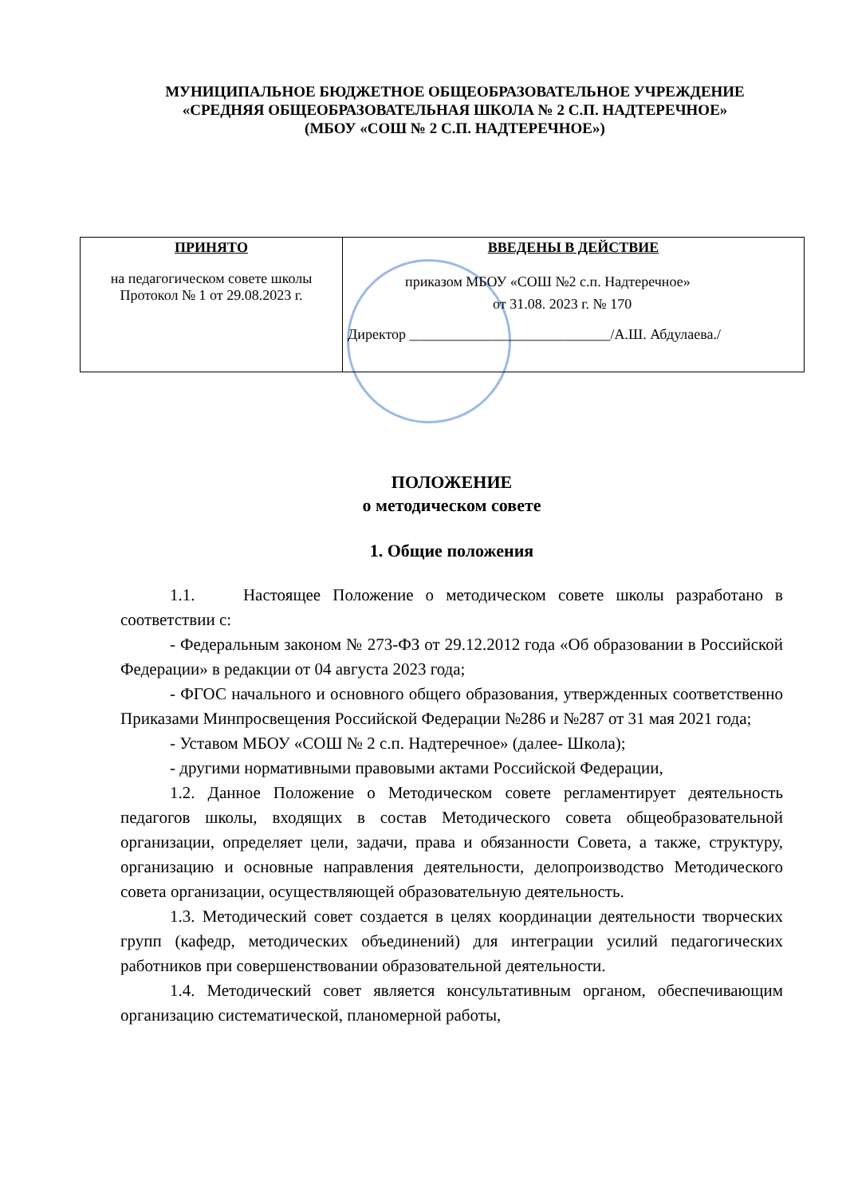МУНИЦИПАЛЬНОЕ БЮДЖЕТНОЕ ОБЩЕОБРАЗОВАТЕЛЬНОЕ УЧРЕЖДЕНИЕ
«СРЕДНЯЯ ОБЩЕОБРАЗОВАТЕЛЬНАЯ ШКОЛА № 2 С.П. НАДТЕРЕЧНОЕ»
(МБОУ «СОШ № 2 С.П. НАДТЕРЕЧНОЕ»)
| ПРИНЯТО на педагогическом совете школы Протокол № 1 от 29.08.2023 г. | ВВЕДЕНЫ В ДЕЙСТВИЕ приказом МБОУ «СОШ №2 с.п. Надтеречное» от 31.08. 2023 г. № 170 Директор ____________________________/А.Ш. Абдулаева./ |
ПОЛОЖЕНИЕ
о методическом совете
1. Общие положения
1.1. Настоящее Положение о методическом совете школы разработано в соответствии с:
- Федеральным законом № 273-ФЗ от 29.12.2012 года «Об образовании в Российской Федерации» в редакции от 04 августа 2023 года;
- ФГОС начального и основного общего образования, утвержденных соответственно Приказами Минпросвещения Российской Федерации №286 и №287 от 31 мая 2021 года;
- Уставом МБОУ «СОШ № 2 с.п. Надтеречное» (далее- Школа);
- другими нормативными правовыми актами Российской Федерации,
1.2. Данное Положение о Методическом совете регламентирует деятельность педагогов школы, входящих в состав Методического совета общеобразовательной организации, определяет цели, задачи, права и обязанности Совета, а также, структуру, организацию и основные направления деятельности, делопроизводство Методического совета организации, осуществляющей образовательную деятельность.
1.3. Методический совет создается в целях координации деятельности творческих групп (кафедр, методических объединений) для интеграции усилий педагогических работников при совершенствовании образовательной деятельности.
1.4. Методический совет является консультативным органом, обеспечивающим организацию систематической, планомерной работы,